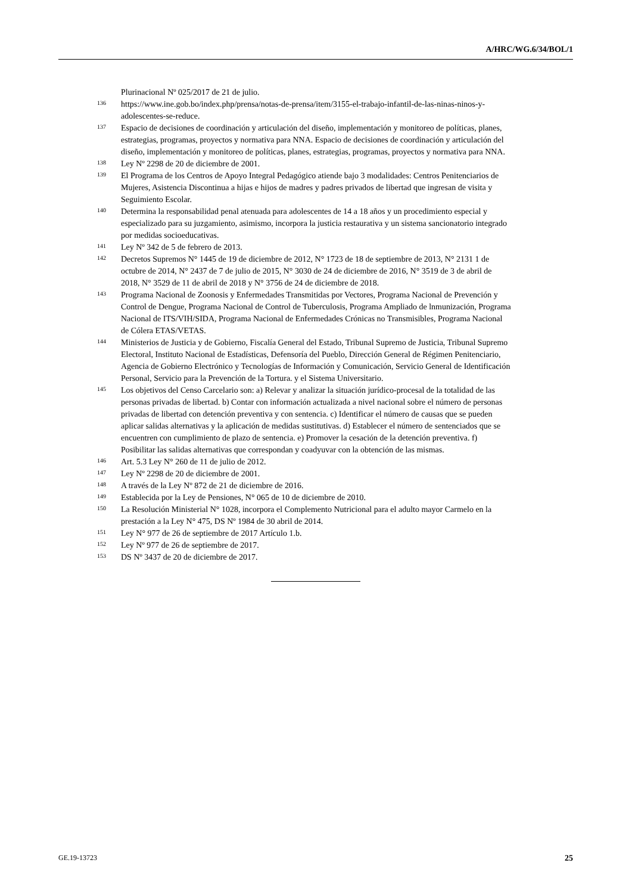A/HRC/WG.6/34/BOL/1
Plurinacional Nº 025/2017 de 21 de julio.
<sup>136</sup> https://www.ine.gob.bo/index.php/prensa/notas-de-prensa/item/3155-el-trabajo-infantil-de-las-ninas-ninos-y-adolescentes-se-reduce.
<sup>137</sup> Espacio de decisiones de coordinación y articulación del diseño, implementación y monitoreo de políticas, planes, estrategias, programas, proyectos y normativa para NNA. Espacio de decisiones de coordinación y articulación del diseño, implementación y monitoreo de políticas, planes, estrategias, programas, proyectos y normativa para NNA.
<sup>138</sup> Ley Nº 2298 de 20 de diciembre de 2001.
<sup>139</sup> El Programa de los Centros de Apoyo Integral Pedagógico atiende bajo 3 modalidades: Centros Penitenciarios de Mujeres, Asistencia Discontinua a hijas e hijos de madres y padres privados de libertad que ingresan de visita y Seguimiento Escolar.
<sup>140</sup> Determina la responsabilidad penal atenuada para adolescentes de 14 a 18 años y un procedimiento especial y especializado para su juzgamiento, asimismo, incorpora la justicia restaurativa y un sistema sancionatorio integrado por medidas socioeducativas.
<sup>141</sup> Ley Nº 342 de 5 de febrero de 2013.
<sup>142</sup> Decretos Supremos N° 1445 de 19 de diciembre de 2012, N° 1723 de 18 de septiembre de 2013, N° 2131 1 de octubre de 2014, N° 2437 de 7 de julio de 2015, N° 3030 de 24 de diciembre de 2016, N° 3519 de 3 de abril de 2018, N° 3529 de 11 de abril de 2018 y N° 3756 de 24 de diciembre de 2018.
<sup>143</sup> Programa Nacional de Zoonosis y Enfermedades Transmitidas por Vectores, Programa Nacional de Prevención y Control de Dengue, Programa Nacional de Control de Tuberculosis, Programa Ampliado de lnmunización, Programa Nacional de ITS/VIH/SIDA, Programa Nacional de Enfermedades Crónicas no Transmisibles, Programa Nacional de Cólera ETAS/VETAS.
<sup>144</sup> Ministerios de Justicia y de Gobierno, Fiscalía General del Estado, Tribunal Supremo de Justicia, Tribunal Supremo Electoral, Instituto Nacional de Estadísticas, Defensoría del Pueblo, Dirección General de Régimen Penitenciario, Agencia de Gobierno Electrónico y Tecnologías de Información y Comunicación, Servicio General de Identificación Personal, Servicio para la Prevención de la Tortura. y el Sistema Universitario.
<sup>145</sup> Los objetivos del Censo Carcelario son: a) Relevar y analizar la situación jurídico-procesal de la totalidad de las personas privadas de libertad. b) Contar con información actualizada a nivel nacional sobre el número de personas privadas de libertad con detención preventiva y con sentencia. c) Identificar el número de causas que se pueden aplicar salidas alternativas y la aplicación de medidas sustitutivas. d) Establecer el número de sentenciados que se encuentren con cumplimiento de plazo de sentencia. e) Promover la cesación de la detención preventiva. f) Posibilitar las salidas alternativas que correspondan y coadyuvar con la obtención de las mismas.
<sup>146</sup> Art. 5.3 Ley N° 260 de 11 de julio de 2012.
<sup>147</sup> Ley Nº 2298 de 20 de diciembre de 2001.
<sup>148</sup> A través de la Ley Nº 872 de 21 de diciembre de 2016.
<sup>149</sup> Establecida por la Ley de Pensiones, N° 065 de 10 de diciembre de 2010.
<sup>150</sup> La Resolución Ministerial N° 1028, incorpora el Complemento Nutricional para el adulto mayor Carmelo en la prestación a la Ley N° 475, DS Nº 1984 de 30 abril de 2014.
<sup>151</sup> Ley N° 977 de 26 de septiembre de 2017 Artículo 1.b.
<sup>152</sup> Ley Nº 977 de 26 de septiembre de 2017.
<sup>153</sup> DS Nº 3437 de 20 de diciembre de 2017.
GE.19-13723 25